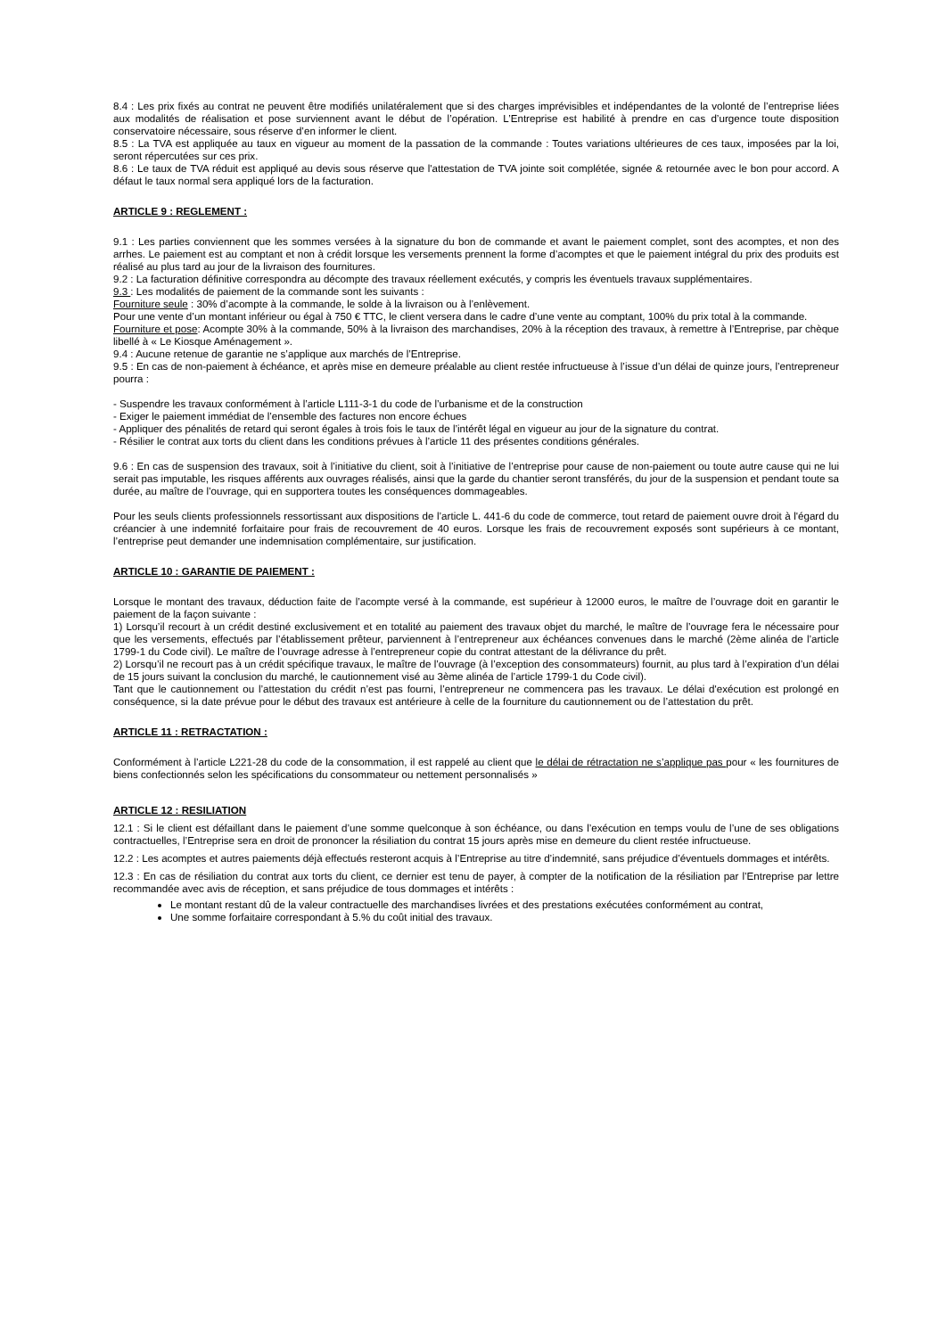8.4 : Les prix fixés au contrat ne peuvent être modifiés unilatéralement que si des charges imprévisibles et indépendantes de la volonté de l’entreprise liées aux modalités de réalisation et pose surviennent avant le début de l’opération. L’Entreprise est habilité à prendre en cas d’urgence toute disposition conservatoire nécessaire, sous réserve d’en informer le client.
8.5 : La TVA est appliquée au taux en vigueur au moment de la passation de la commande : Toutes variations ultérieures de ces taux, imposées par la loi, seront répercutées sur ces prix.
8.6 : Le taux de TVA réduit est appliqué au devis sous réserve que l'attestation de TVA jointe soit complétée, signée & retournée avec le bon pour accord. A défaut le taux normal sera appliqué lors de la facturation.
ARTICLE 9 : REGLEMENT :
9.1 : Les parties conviennent que les sommes versées à la signature du bon de commande et avant le paiement complet, sont des acomptes, et non des arrhes. Le paiement est au comptant et non à crédit lorsque les versements prennent la forme d’acomptes et que le paiement intégral du prix des produits est réalisé au plus tard au jour de la livraison des fournitures.
9.2 : La facturation définitive correspondra au décompte des travaux réellement exécutés, y compris les éventuels travaux supplémentaires.
9.3 : Les modalités de paiement de la commande sont les suivants :
Fourniture seule : 30% d’acompte à la commande, le solde à la livraison ou à l’enlèvement.
Pour une vente d’un montant inférieur ou égal à 750 € TTC, le client versera dans le cadre d’une vente au comptant, 100% du prix total à la commande.
Fourniture et pose: Acompte 30% à la commande, 50% à la livraison des marchandises, 20% à la réception des travaux, à remettre à l’Entreprise, par chèque libellé à « Le Kiosque Aménagement ».
9.4 : Aucune retenue de garantie ne s’applique aux marchés de l’Entreprise.
9.5 : En cas de non-paiement à échéance, et après mise en demeure préalable au client restée infructueuse à l’issue d’un délai de quinze jours, l’entrepreneur pourra :
- Suspendre les travaux conformément à l’article L111-3-1 du code de l’urbanisme et de la construction
- Exiger le paiement immédiat de l’ensemble des factures non encore échues
- Appliquer des pénalités de retard qui seront égales à trois fois le taux de l’intérêt légal en vigueur au jour de la signature du contrat.
- Résilier le contrat aux torts du client dans les conditions prévues à l’article 11 des présentes conditions générales.
9.6 : En cas de suspension des travaux, soit à l’initiative du client, soit à l’initiative de l’entreprise pour cause de non-paiement ou toute autre cause qui ne lui serait pas imputable, les risques afférents aux ouvrages réalisés, ainsi que la garde du chantier seront transférés, du jour de la suspension et pendant toute sa durée, au maître de l’ouvrage, qui en supportera toutes les conséquences dommageables.
Pour les seuls clients professionnels ressortissant aux dispositions de l’article L. 441-6 du code de commerce, tout retard de paiement ouvre droit à l'égard du créancier à une indemnité forfaitaire pour frais de recouvrement de 40 euros. Lorsque les frais de recouvrement exposés sont supérieurs à ce montant, l’entreprise peut demander une indemnisation complémentaire, sur justification.
ARTICLE 10 : GARANTIE DE PAIEMENT :
Lorsque le montant des travaux, déduction faite de l’acompte versé à la commande, est supérieur à 12000 euros, le maître de l’ouvrage doit en garantir le paiement de la façon suivante :
1) Lorsqu’il recourt à un crédit destiné exclusivement et en totalité au paiement des travaux objet du marché, le maître de l’ouvrage fera le nécessaire pour que les versements, effectués par l’établissement prêteur, parviennent à l’entrepreneur aux échéances convenues dans le marché (2ème alinéa de l’article 1799-1 du Code civil). Le maître de l’ouvrage adresse à l’entrepreneur copie du contrat attestant de la délivrance du prêt.
2) Lorsqu’il ne recourt pas à un crédit spécifique travaux, le maître de l’ouvrage (à l’exception des consommateurs) fournit, au plus tard à l’expiration d’un délai de 15 jours suivant la conclusion du marché, le cautionnement visé au 3ème alinéa de l’article 1799-1 du Code civil).
Tant que le cautionnement ou l’attestation du crédit n’est pas fourni, l’entrepreneur ne commencera pas les travaux. Le délai d'exécution est prolongé en conséquence, si la date prévue pour le début des travaux est antérieure à celle de la fourniture du cautionnement ou de l’attestation du prêt.
ARTICLE 11 : RETRACTATION :
Conformément à l’article L221-28 du code de la consommation, il est rappelé au client que le délai de rétractation ne s’applique pas pour « les fournitures de biens confectionnés selon les spécifications du consommateur ou nettement personnalisés »
ARTICLE 12 : RESILIATION
12.1 : Si le client est défaillant dans le paiement d’une somme quelconque à son échéance, ou dans l’exécution en temps voulu de l’une de ses obligations contractuelles, l’Entreprise sera en droit de prononcer la résiliation du contrat 15 jours après mise en demeure du client restée infructueuse.
12.2 : Les acomptes et autres paiements déjà effectués resteront acquis à l’Entreprise au titre d’indemnité, sans préjudice d’éventuels dommages et intérêts.
12.3 : En cas de résiliation du contrat aux torts du client, ce dernier est tenu de payer, à compter de la notification de la résiliation par l’Entreprise par lettre recommandée avec avis de réception, et sans préjudice de tous dommages et intérêts :
Le montant restant dû de la valeur contractuelle des marchandises livrées et des prestations exécutées conformément au contrat,
Une somme forfaitaire correspondant à 5.% du coût initial des travaux.